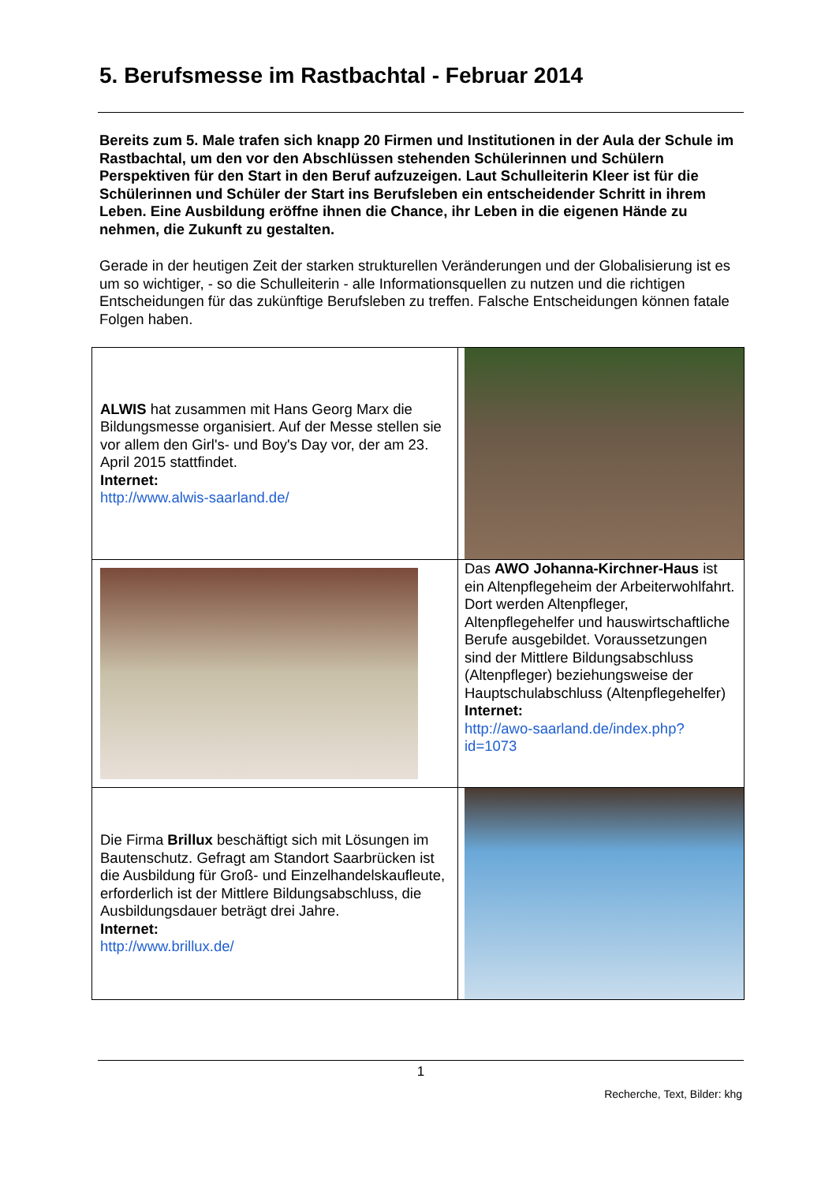5. Berufsmesse im Rastbachtal - Februar 2014
Bereits zum 5. Male trafen sich knapp 20 Firmen und Institutionen in der Aula der Schule im Rastbachtal, um den vor den Abschlüssen stehenden Schülerinnen und Schülern Perspektiven für den Start in den Beruf aufzuzeigen. Laut Schulleiterin Kleer ist für die Schülerinnen und Schüler der Start ins Berufsleben ein entscheidender Schritt in ihrem Leben. Eine Ausbildung eröffne ihnen die Chance, ihr Leben in die eigenen Hände zu nehmen, die Zukunft zu gestalten.
Gerade in der heutigen Zeit der starken strukturellen Veränderungen und der Globalisierung ist es um so wichtiger, - so die Schulleiterin - alle Informationsquellen zu nutzen und die richtigen Entscheidungen für das zukünftige Berufsleben zu treffen. Falsche Entscheidungen können fatale Folgen haben.
| ALWIS hat zusammen mit Hans Georg Marx die Bildungsmesse organisiert. Auf der Messe stellen sie vor allem den Girl's- und Boy's Day vor, der am 23. April 2015 stattfindet. Internet: http://www.alwis-saarland.de/ | |
| | Das AWO Johanna-Kirchner-Haus ist ein Altenpflegeheim der Arbeiterwohlfahrt. Dort werden Altenpfleger, Altenpflegehelfer und hauswirtschaftliche Berufe ausgebildet. Voraussetzungen sind der Mittlere Bildungsabschluss (Altenpfleger) beziehungsweise der Hauptschulabschluss (Altenpflegehelfer) Internet: http://awo-saarland.de/index.php?id=1073 |
| Die Firma Brillux beschäftigt sich mit Lösungen im Bautenschutz. Gefragt am Standort Saarbrücken ist die Ausbildung für Groß- und Einzelhandelskaufleute, erforderlich ist der Mittlere Bildungsabschluss, die Ausbildungsdauer beträgt drei Jahre. Internet: http://www.brillux.de/ | |
1
Recherche, Text, Bilder: khg